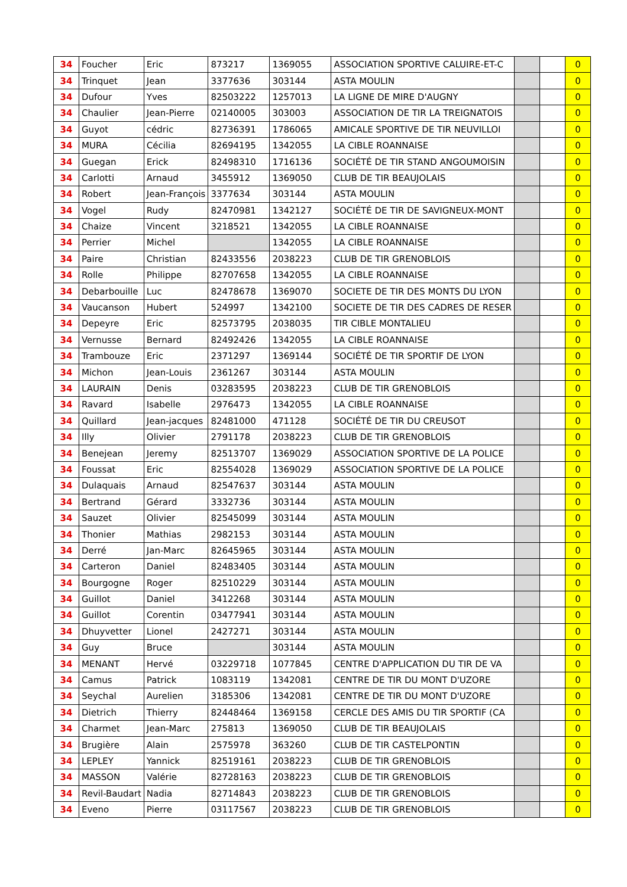| 34 | Foucher | Eric | 873217 | 1369055 | ASSOCIATION SPORTIVE CALUIRE-ET-C | | | 0 |
| 34 | Trinquet | Jean | 3377636 | 303144 | ASTA MOULIN | | | 0 |
| 34 | Dufour | Yves | 82503222 | 1257013 | LA LIGNE DE MIRE D'AUGNY | | | 0 |
| 34 | Chaulier | Jean-Pierre | 02140005 | 303003 | ASSOCIATION DE TIR LA TREIGNATOIS | | | 0 |
| 34 | Guyot | cédric | 82736391 | 1786065 | AMICALE SPORTIVE DE TIR NEUVILLOI | | | 0 |
| 34 | MURA | Cécilia | 82694195 | 1342055 | LA CIBLE ROANNAISE | | | 0 |
| 34 | Guegan | Erick | 82498310 | 1716136 | SOCIÉTÉ DE TIR STAND ANGOUMOISIN | | | 0 |
| 34 | Carlotti | Arnaud | 3455912 | 1369050 | CLUB DE TIR BEAUJOLAIS | | | 0 |
| 34 | Robert | Jean-François | 3377634 | 303144 | ASTA MOULIN | | | 0 |
| 34 | Vogel | Rudy | 82470981 | 1342127 | SOCIÉTÉ DE TIR DE SAVIGNEUX-MONT | | | 0 |
| 34 | Chaize | Vincent | 3218521 | 1342055 | LA CIBLE ROANNAISE | | | 0 |
| 34 | Perrier | Michel | | 1342055 | LA CIBLE ROANNAISE | | | 0 |
| 34 | Paire | Christian | 82433556 | 2038223 | CLUB DE TIR GRENOBLOIS | | | 0 |
| 34 | Rolle | Philippe | 82707658 | 1342055 | LA CIBLE ROANNAISE | | | 0 |
| 34 | Debarbouille | Luc | 82478678 | 1369070 | SOCIETE DE TIR DES MONTS DU LYON | | | 0 |
| 34 | Vaucanson | Hubert | 524997 | 1342100 | SOCIETE DE TIR DES CADRES DE RESER | | | 0 |
| 34 | Depeyre | Eric | 82573795 | 2038035 | TIR CIBLE MONTALIEU | | | 0 |
| 34 | Vernusse | Bernard | 82492426 | 1342055 | LA CIBLE ROANNAISE | | | 0 |
| 34 | Trambouze | Eric | 2371297 | 1369144 | SOCIÉTÉ DE TIR SPORTIF DE LYON | | | 0 |
| 34 | Michon | Jean-Louis | 2361267 | 303144 | ASTA MOULIN | | | 0 |
| 34 | LAURAIN | Denis | 03283595 | 2038223 | CLUB DE TIR GRENOBLOIS | | | 0 |
| 34 | Ravard | Isabelle | 2976473 | 1342055 | LA CIBLE ROANNAISE | | | 0 |
| 34 | Quillard | Jean-jacques | 82481000 | 471128 | SOCIÉTÉ DE TIR DU CREUSOT | | | 0 |
| 34 | Illy | Olivier | 2791178 | 2038223 | CLUB DE TIR GRENOBLOIS | | | 0 |
| 34 | Benejean | Jeremy | 82513707 | 1369029 | ASSOCIATION SPORTIVE DE LA POLICE | | | 0 |
| 34 | Foussat | Eric | 82554028 | 1369029 | ASSOCIATION SPORTIVE DE LA POLICE | | | 0 |
| 34 | Dulaquais | Arnaud | 82547637 | 303144 | ASTA MOULIN | | | 0 |
| 34 | Bertrand | Gérard | 3332736 | 303144 | ASTA MOULIN | | | 0 |
| 34 | Sauzet | Olivier | 82545099 | 303144 | ASTA MOULIN | | | 0 |
| 34 | Thonier | Mathias | 2982153 | 303144 | ASTA MOULIN | | | 0 |
| 34 | Derré | Jan-Marc | 82645965 | 303144 | ASTA MOULIN | | | 0 |
| 34 | Carteron | Daniel | 82483405 | 303144 | ASTA MOULIN | | | 0 |
| 34 | Bourgogne | Roger | 82510229 | 303144 | ASTA MOULIN | | | 0 |
| 34 | Guillot | Daniel | 3412268 | 303144 | ASTA MOULIN | | | 0 |
| 34 | Guillot | Corentin | 03477941 | 303144 | ASTA MOULIN | | | 0 |
| 34 | Dhuyvetter | Lionel | 2427271 | 303144 | ASTA MOULIN | | | 0 |
| 34 | Guy | Bruce | | 303144 | ASTA MOULIN | | | 0 |
| 34 | MENANT | Hervé | 03229718 | 1077845 | CENTRE D'APPLICATION DU TIR DE VA | | | 0 |
| 34 | Camus | Patrick | 1083119 | 1342081 | CENTRE DE TIR DU MONT D'UZORE | | | 0 |
| 34 | Seychal | Aurelien | 3185306 | 1342081 | CENTRE DE TIR DU MONT D'UZORE | | | 0 |
| 34 | Dietrich | Thierry | 82448464 | 1369158 | CERCLE DES AMIS DU TIR SPORTIF (CA | | | 0 |
| 34 | Charmet | Jean-Marc | 275813 | 1369050 | CLUB DE TIR BEAUJOLAIS | | | 0 |
| 34 | Brugière | Alain | 2575978 | 363260 | CLUB DE TIR CASTELPONTIN | | | 0 |
| 34 | LEPLEY | Yannick | 82519161 | 2038223 | CLUB DE TIR GRENOBLOIS | | | 0 |
| 34 | MASSON | Valérie | 82728163 | 2038223 | CLUB DE TIR GRENOBLOIS | | | 0 |
| 34 | Revil-Baudart | Nadia | 82714843 | 2038223 | CLUB DE TIR GRENOBLOIS | | | 0 |
| 34 | Eveno | Pierre | 03117567 | 2038223 | CLUB DE TIR GRENOBLOIS | | | 0 |